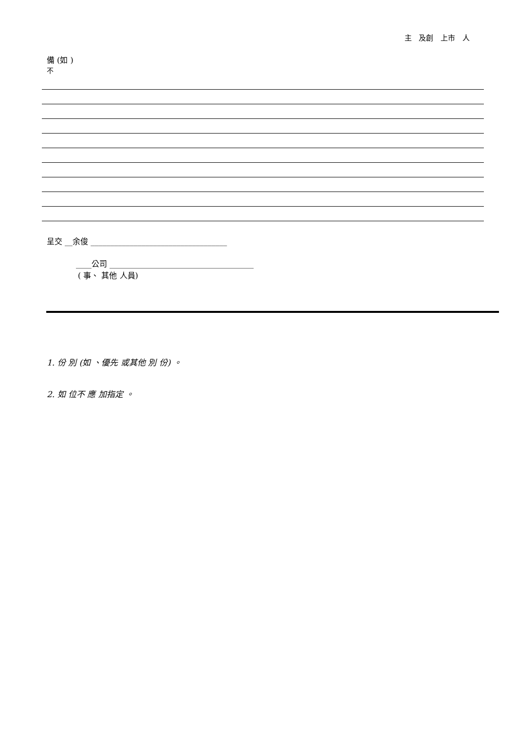主 及創 上市 人
備 (如 )
不
呈交 __余俊 ___________________________________
____公司 _____________________________________
( 事、 其他 人員)
1. 份 別 (如 、優先 或其他 別 份) 。
2. 如 位不 應 加指定 。